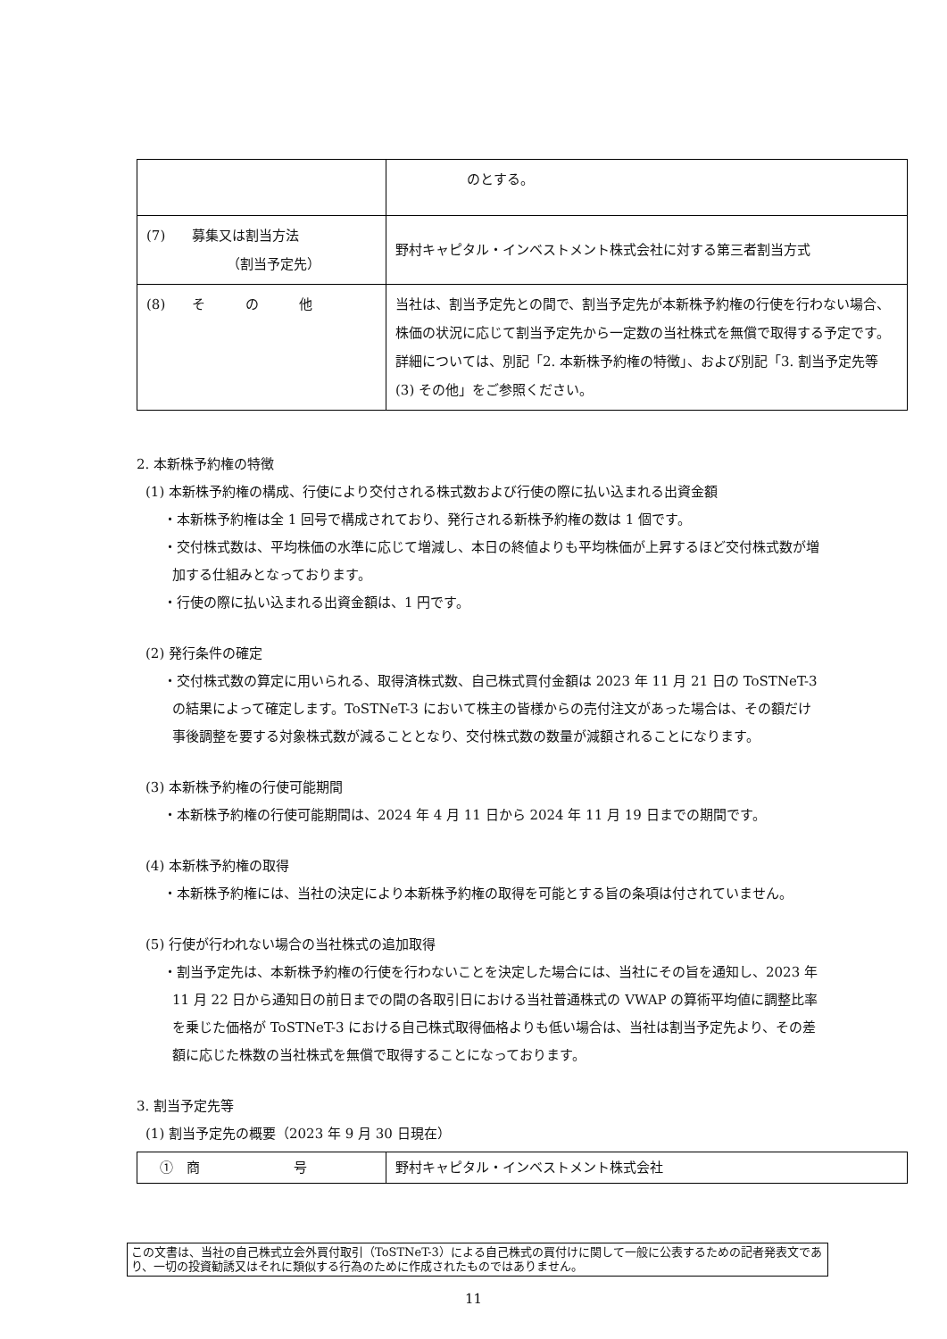| | のとする。 |
| (7) 募集又は割当方法 （割当予定先） | 野村キャピタル・インベストメント株式会社に対する第三者割当方式 |
| (8) そ の 他 | 当社は、割当予定先との間で、割当予定先が本新株予約権の行使を行わない場合、株価の状況に応じて割当予定先から一定数の当社株式を無償で取得する予定です。詳細については、別記「2. 本新株予約権の特徴」、および別記「3. 割当予定先等 (3) その他」をご参照ください。 |
2. 本新株予約権の特徴
(1) 本新株予約権の構成、行使により交付される株式数および行使の際に払い込まれる出資金額
・本新株予約権は全 1 回号で構成されており、発行される新株予約権の数は 1 個です。
・交付株式数は、平均株価の水準に応じて増減し、本日の終値よりも平均株価が上昇するほど交付株式数が増加する仕組みとなっております。
・行使の際に払い込まれる出資金額は、1 円です。
(2) 発行条件の確定
・交付株式数の算定に用いられる、取得済株式数、自己株式買付金額は 2023 年 11 月 21 日の ToSTNeT-3 の結果によって確定します。ToSTNeT-3 において株主の皆様からの売付注文があった場合は、その額だけ事後調整を要する対象株式数が減ることとなり、交付株式数の数量が減額されることになります。
(3) 本新株予約権の行使可能期間
・本新株予約権の行使可能期間は、2024 年 4 月 11 日から 2024 年 11 月 19 日までの期間です。
(4) 本新株予約権の取得
・本新株予約権には、当社の決定により本新株予約権の取得を可能とする旨の条項は付されていません。
(5) 行使が行われない場合の当社株式の追加取得
・割当予定先は、本新株予約権の行使を行わないことを決定した場合には、当社にその旨を通知し、2023 年 11 月 22 日から通知日の前日までの間の各取引日における当社普通株式の VWAP の算術平均値に調整比率を乗じた価格が ToSTNeT-3 における自己株式取得価格よりも低い場合は、当社は割当予定先より、その差額に応じた株数の当社株式を無償で取得することになっております。
3. 割当予定先等
(1) 割当予定先の概要（2023 年 9 月 30 日現在）
| ① 商 号 | 野村キャピタル・インベストメント株式会社 |
この文書は、当社の自己株式立会外買付取引（ToSTNeT-3）による自己株式の買付けに関して一般に公表するための記者発表文であり、一切の投資勧誘又はそれに類似する行為のために作成されたものではありません。
11